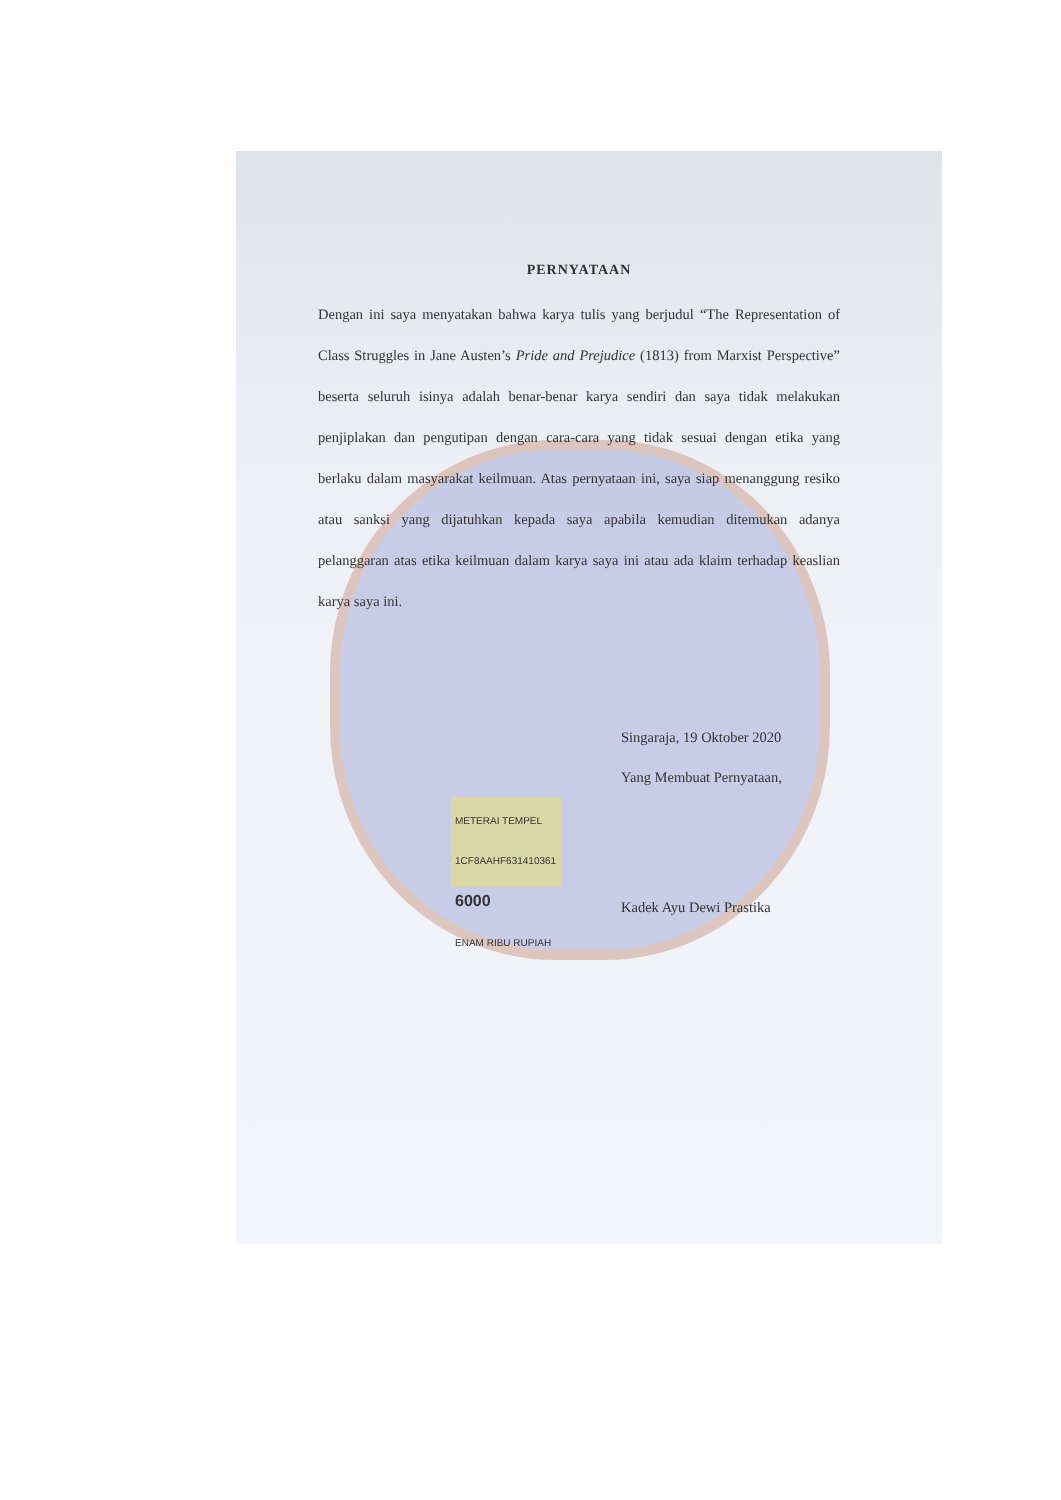PERNYATAAN
Dengan ini saya menyatakan bahwa karya tulis yang berjudul “The Representation of Class Struggles in Jane Austen’s Pride and Prejudice (1813) from Marxist Perspective” beserta seluruh isinya adalah benar-benar karya sendiri dan saya tidak melakukan penjiplakan dan pengutipan dengan cara-cara yang tidak sesuai dengan etika yang berlaku dalam masyarakat keilmuan. Atas pernyataan ini, saya siap menanggung resiko atau sanksi yang dijatuhkan kepada saya apabila kemudian ditemukan adanya pelanggaran atas etika keilmuan dalam karya saya ini atau ada klaim terhadap keaslian karya saya ini.
Singaraja, 19 Oktober 2020
Yang Membuat Pernyataan,
METERAI TEMPEL
1CF8AAHF631410361
6000
ENAM RIBU RUPIAH
Kadek Ayu Dewi Prastika